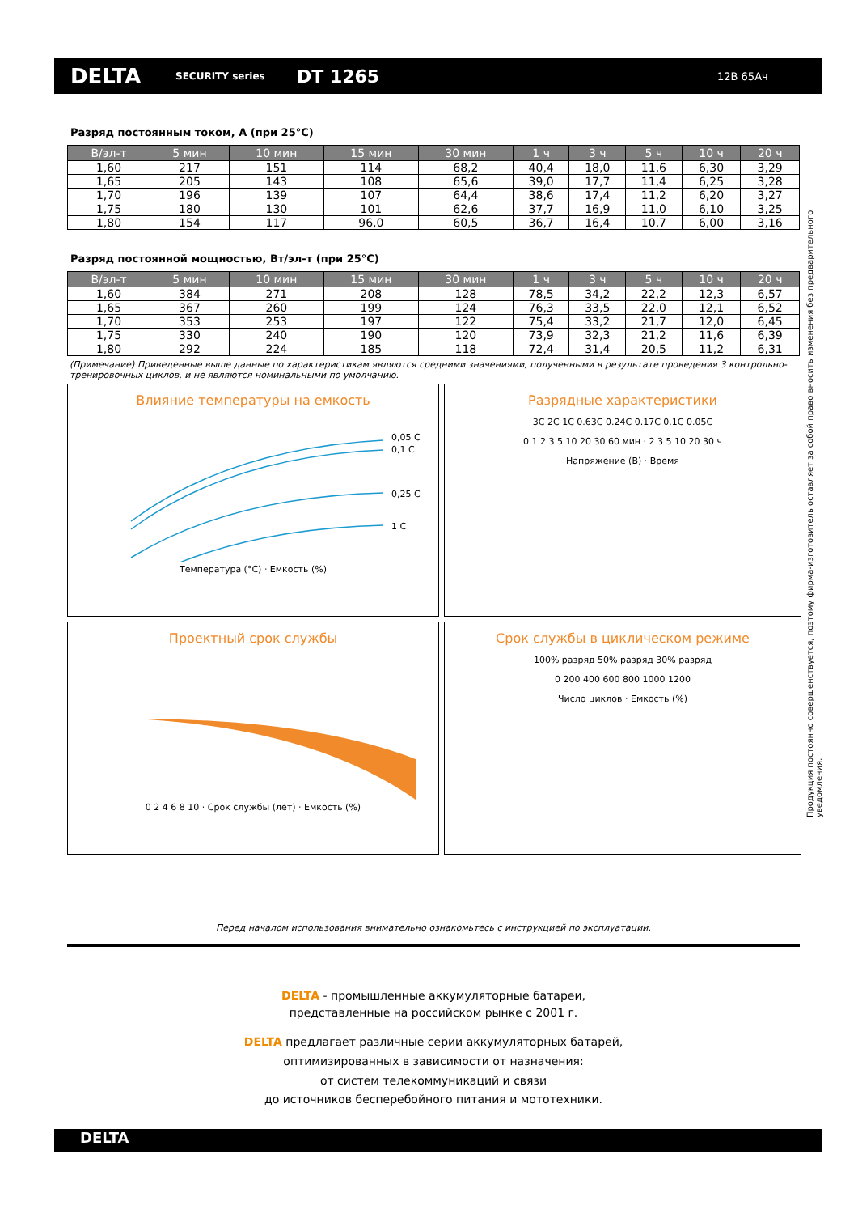DELTA
SECURITY series
DT 1265
12В 65Ач
Продукция постоянно совершенствуется, поэтому фирма-изготовитель оставляет за собой право вносить изменения без предварительного уведомления.
Разряд постоянным током, А (при 25°С)
| В/эл-т | 5 мин | 10 мин | 15 мин | 30 мин | 1 ч | 3 ч | 5 ч | 10 ч | 20 ч |
| --- | --- | --- | --- | --- | --- | --- | --- | --- | --- |
| 1,60 | 217 | 151 | 114 | 68,2 | 40,4 | 18,0 | 11,6 | 6,30 | 3,29 |
| 1,65 | 205 | 143 | 108 | 65,6 | 39,0 | 17,7 | 11,4 | 6,25 | 3,28 |
| 1,70 | 196 | 139 | 107 | 64,4 | 38,6 | 17,4 | 11,2 | 6,20 | 3,27 |
| 1,75 | 180 | 130 | 101 | 62,6 | 37,7 | 16,9 | 11,0 | 6,10 | 3,25 |
| 1,80 | 154 | 117 | 96,0 | 60,5 | 36,7 | 16,4 | 10,7 | 6,00 | 3,16 |
Разряд постоянной мощностью, Вт/эл-т (при 25°С)
| В/эл-т | 5 мин | 10 мин | 15 мин | 30 мин | 1 ч | 3 ч | 5 ч | 10 ч | 20 ч |
| --- | --- | --- | --- | --- | --- | --- | --- | --- | --- |
| 1,60 | 384 | 271 | 208 | 128 | 78,5 | 34,2 | 22,2 | 12,3 | 6,57 |
| 1,65 | 367 | 260 | 199 | 124 | 76,3 | 33,5 | 22,0 | 12,1 | 6,52 |
| 1,70 | 353 | 253 | 197 | 122 | 75,4 | 33,2 | 21,7 | 12,0 | 6,45 |
| 1,75 | 330 | 240 | 190 | 120 | 73,9 | 32,3 | 21,2 | 11,6 | 6,39 |
| 1,80 | 292 | 224 | 185 | 118 | 72,4 | 31,4 | 20,5 | 11,2 | 6,31 |
(Примечание) Приведенные выше данные по характеристикам являются средними значениями, полученными в результате проведения 3 контрольно-тренировочных циклов, и не являются номинальными по умолчанию.
Влияние температуры на емкость
0,05 C
0,1 C
0,25 C
1 C
Температура (°С) · Емкость (%)
Разрядные характеристики
3C 2C 1C 0.63C 0.24C 0.17C 0.1C 0.05C
0 1 2 3 5 10 20 30 60 мин · 2 3 5 10 20 30 ч
Напряжение (В) · Время
Проектный срок службы
0 2 4 6 8 10 · Срок службы (лет) · Емкость (%)
Срок службы в циклическом режиме
100% разряд 50% разряд 30% разряд
0 200 400 600 800 1000 1200
Число циклов · Емкость (%)
Перед началом использования внимательно ознакомьтесь с инструкцией по эксплуатации.
DELTA - промышленные аккумуляторные батареи,
представленные на российском рынке с 2001 г.
DELTA предлагает различные серии аккумуляторных батарей,
оптимизированных в зависимости от назначения:
от систем телекоммуникаций и связи
до источников бесперебойного питания и мототехники.
DELTA